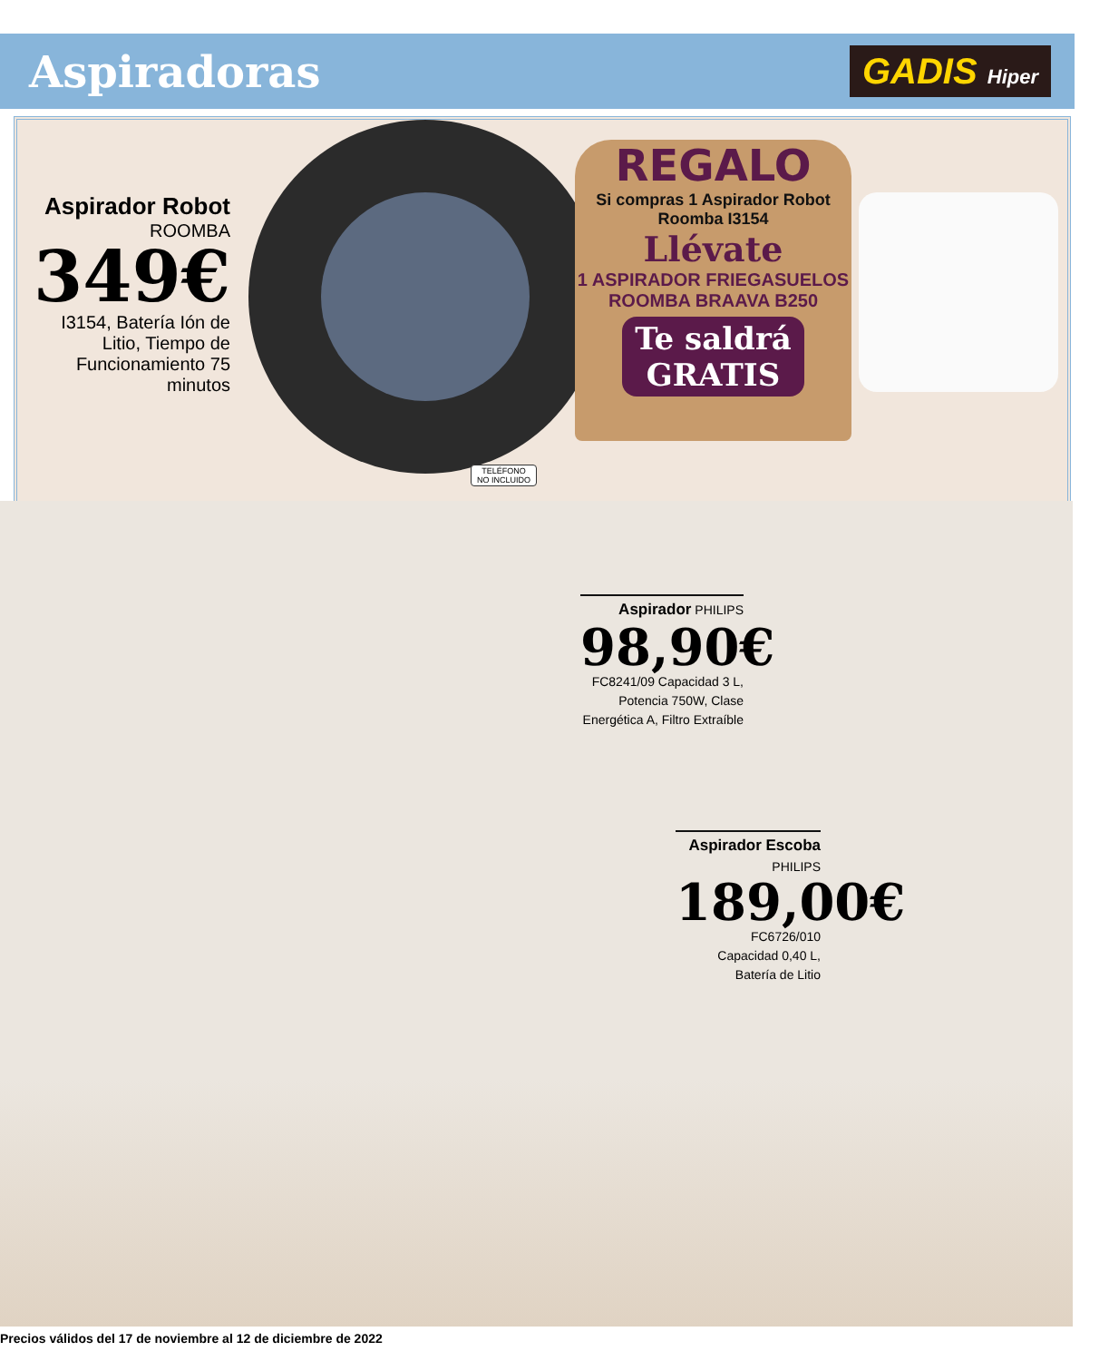Aspiradoras
GADIS Hiper
Aspirador Robot
ROOMBA
349€
I3154, Batería Ión de Litio, Tiempo de Funcionamiento 75 minutos
TELÉFONO
NO INCLUIDO
REGALO
Si compras 1 Aspirador Robot Roomba I3154
Llévate
1 ASPIRADOR FRIEGASUELOS ROOMBA BRAAVA B250
Te saldrá
GRATIS
Aspirador PHILIPS
98,90€
FC8241/09 Capacidad 3 L, Potencia 750W, Clase Energética A, Filtro Extraíble
Aspirador Escoba
PHILIPS
189,00€
FC6726/010
Capacidad 0,40 L,
Batería de Litio
Precios válidos del 17 de noviembre al 12 de diciembre de 2022